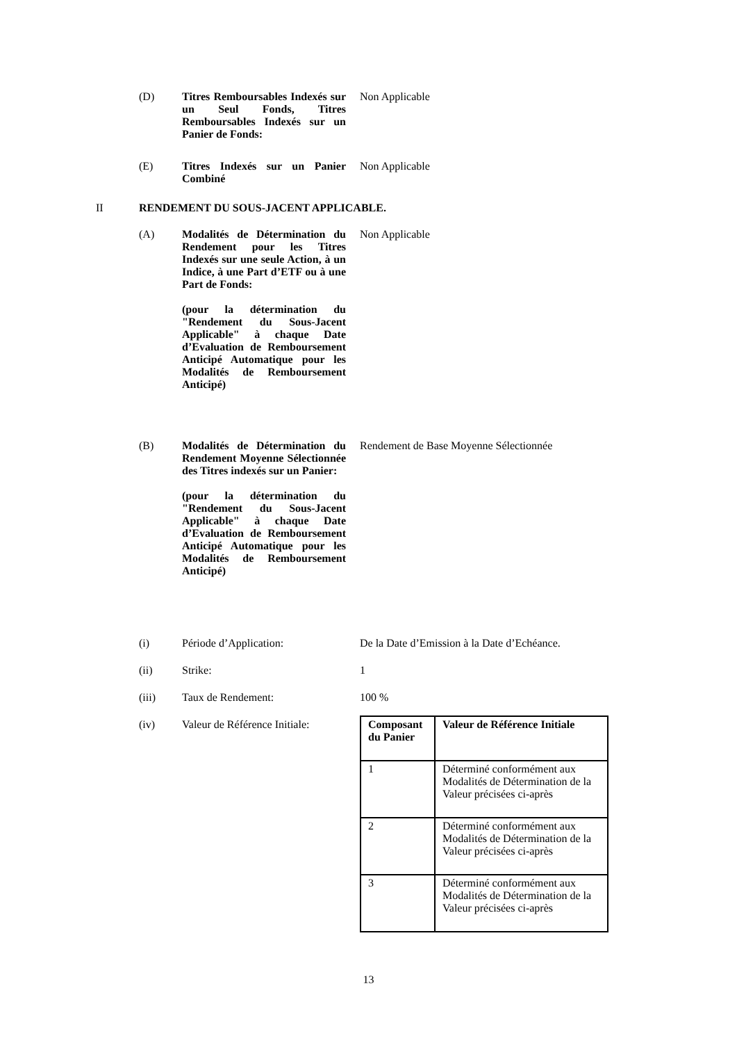(D) Titres Remboursables Indexés sur un Seul Fonds, Titres Remboursables Indexés sur un Panier de Fonds:
Non Applicable
(E) Titres Indexés sur un Panier Combiné
Non Applicable
II RENDEMENT DU SOUS-JACENT APPLICABLE.
(A) Modalités de Détermination du Rendement pour les Titres Indexés sur une seule Action, à un Indice, à une Part d’ETF ou à une Part de Fonds:
(pour la détermination du "Rendement du Sous-Jacent Applicable" à chaque Date d’Evaluation de Remboursement Anticipé Automatique pour les Modalités de Remboursement Anticipé)
Non Applicable
(B) Modalités de Détermination du Rendement Moyenne Sélectionnée des Titres indexés sur un Panier:
(pour la détermination du "Rendement du Sous-Jacent Applicable" à chaque Date d’Evaluation de Remboursement Anticipé Automatique pour les Modalités de Remboursement Anticipé)
Rendement de Base Moyenne Sélectionnée
(i) Période d’Application: De la Date d’Emission à la Date d’Echéance.
(ii) Strike: 1
(iii) Taux de Rendement: 100 %
(iv) Valeur de Référence Initiale:
| Composant du Panier | Valeur de Référence Initiale |
| --- | --- |
| 1 | Déterminé conformément aux Modalités de Détermination de la Valeur précisées ci-après |
| 2 | Déterminé conformément aux Modalités de Détermination de la Valeur précisées ci-après |
| 3 | Déterminé conformément aux Modalités de Détermination de la Valeur précisées ci-après |
13